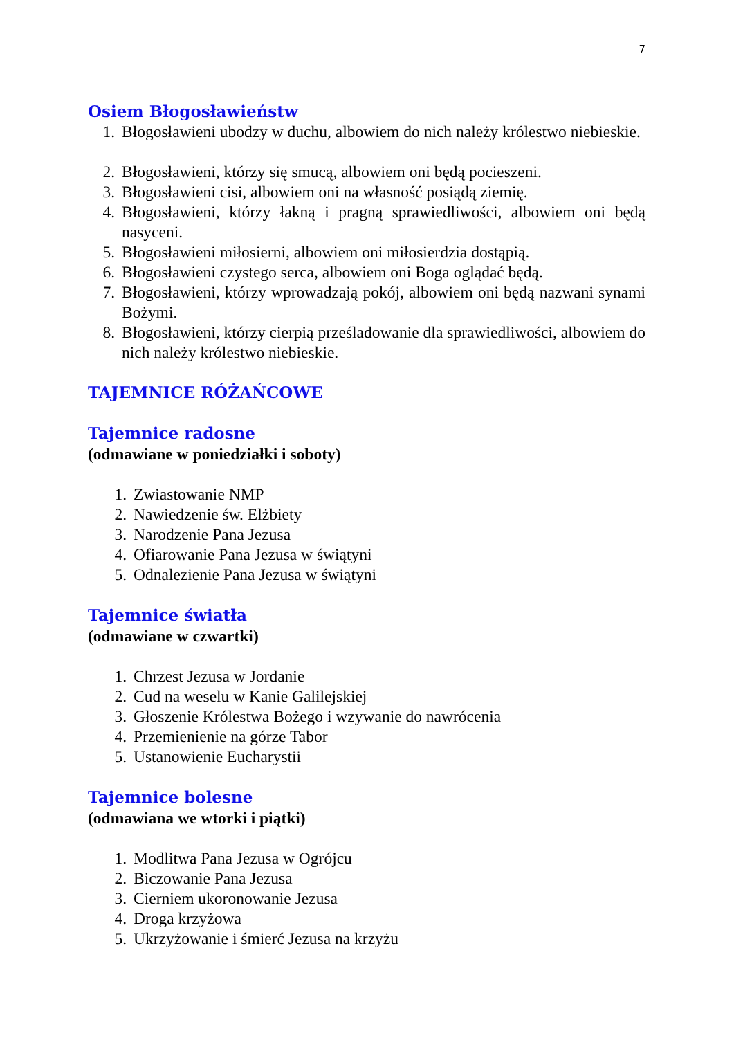7
Osiem Błogosławieństw
1. Błogosławieni ubodzy w duchu, albowiem do nich należy królestwo niebieskie.
2. Błogosławieni, którzy się smucą, albowiem oni będą pocieszeni.
3. Błogosławieni cisi, albowiem oni na własność posiądą ziemię.
4. Błogosławieni, którzy łakną i pragną sprawiedliwości, albowiem oni będą nasyceni.
5. Błogosławieni miłosierni, albowiem oni miłosierdzia dostąpią.
6. Błogosławieni czystego serca, albowiem oni Boga oglądać będą.
7. Błogosławieni, którzy wprowadzają pokój, albowiem oni będą nazwani synami Bożymi.
8. Błogosławieni, którzy cierpią prześladowanie dla sprawiedliwości, albowiem do nich należy królestwo niebieskie.
TAJEMNICE RÓŻAŃCOWE
Tajemnice radosne
(odmawiane w poniedziałki i soboty)
1. Zwiastowanie NMP
2. Nawiedzenie św. Elżbiety
3. Narodzenie Pana Jezusa
4. Ofiarowanie Pana Jezusa w świątyni
5. Odnalezienie Pana Jezusa w świątyni
Tajemnice światła
(odmawiane w czwartki)
1. Chrzest Jezusa w Jordanie
2. Cud na weselu w Kanie Galilejskiej
3. Głoszenie Królestwa Bożego i wzywanie do nawrócenia
4. Przemienienie na górze Tabor
5. Ustanowienie Eucharystii
Tajemnice bolesne
(odmawiana we wtorki i piątki)
1. Modlitwa Pana Jezusa w Ogrójcu
2. Biczowanie Pana Jezusa
3. Cierniem ukoronowanie Jezusa
4. Droga krzyżowa
5. Ukrzyżowanie i śmierć Jezusa na krzyżu